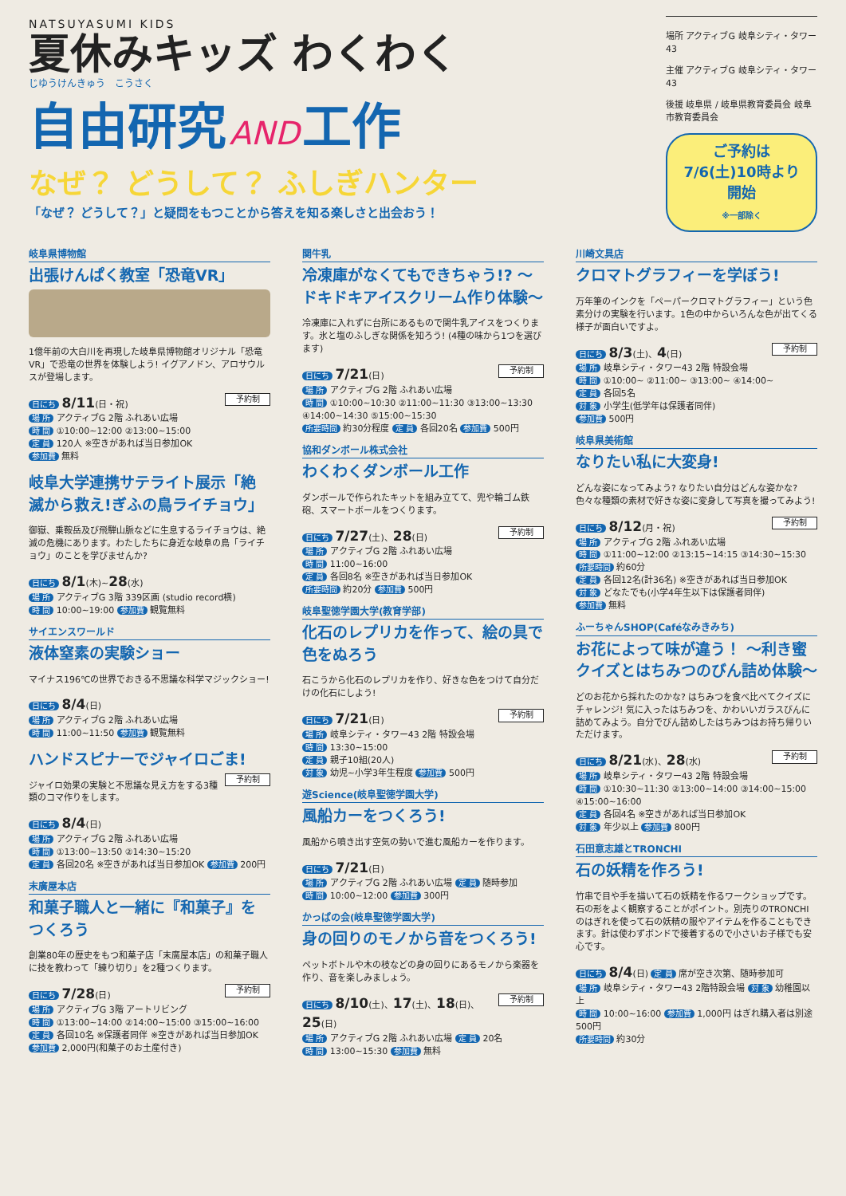NATSUYASUMI KIDS
夏休みキッズ わくわく
じゆうけんきゅう　こうさく
自由研究 AND 工作
なぜ？ どうして？ ふしぎハンター
「なぜ？ どうして？」と疑問をもつことから答えを知る楽しさと出会おう！
場所 アクティブG 岐阜シティ・タワー43
主催 アクティブG 岐阜シティ・タワー43
後援 岐阜県 / 岐阜県教育委員会 岐阜市教育委員会
ご予約は7/6(土)10時より開始
※一部除く
岐阜県博物館
出張けんぱく教室「恐竜VR」
1億年前の大白川を再現した岐阜県博物館オリジナル「恐竜VR」で恐竜の世界を体験しよう! イグアノドン、アロサウルスが登場します。
予約制
日にち 8/11(日・祝)
場 所 アクティブG 2階 ふれあい広場
時 間 ①10:00~12:00 ②13:00~15:00
定 員 120人 ※空きがあれば当日参加OK
参加費 無料
岐阜大学連携サテライト展示「絶滅から救え!ぎふの鳥ライチョウ」
御嶽、乗鞍岳及び飛騨山脈などに生息するライチョウは、絶滅の危機にあります。わたしたちに身近な岐阜の鳥「ライチョウ」のことを学びませんか?
日にち 8/1(木)~28(水)
場 所 アクティブG 3階 339区画 (studio record横)
時 間 10:00~19:00 参加費 観覧無料
サイエンスワールド
液体窒素の実験ショー
マイナス196℃の世界でおきる不思議な科学マジックショー!
日にち 8/4(日)
場 所 アクティブG 2階 ふれあい広場
時 間 11:00~11:50 参加費 観覧無料
ハンドスピナーでジャイロごま!
予約制
ジャイロ効果の実験と不思議な見え方をする3種類のコマ作りをします。
日にち 8/4(日)
場 所 アクティブG 2階 ふれあい広場
時 間 ①13:00~13:50 ②14:30~15:20
定 員 各回20名 ※空きがあれば当日参加OK 参加費 200円
末廣屋本店
和菓子職人と一緒に『和菓子』をつくろう
創業80年の歴史をもつ和菓子店「末廣屋本店」の和菓子職人に技を教わって「練り切り」を2種つくります。
予約制
日にち 7/28(日)
場 所 アクティブG 3階 アートリビング
時 間 ①13:00~14:00 ②14:00~15:00 ③15:00~16:00
定 員 各回10名 ※保護者同伴 ※空きがあれば当日参加OK
参加費 2,000円(和菓子のお土産付き)
関牛乳
冷凍庫がなくてもできちゃう!? ～ドキドキアイスクリーム作り体験～
冷凍庫に入れずに台所にあるもので関牛乳アイスをつくります。氷と塩のふしぎな関係を知ろう! (4種の味から1つを選びます)
予約制
日にち 7/21(日)
場 所 アクティブG 2階 ふれあい広場
時 間 ①10:00~10:30 ②11:00~11:30 ③13:00~13:30 ④14:00~14:30 ⑤15:00~15:30
所要時間 約30分程度 定 員 各回20名 参加費 500円
協和ダンボール株式会社
わくわくダンボール工作
ダンボールで作られたキットを組み立てて、兜や輪ゴム鉄砲、スマートボールをつくります。
予約制
日にち 7/27(土)、28(日)
場 所 アクティブG 2階 ふれあい広場
時 間 11:00~16:00
定 員 各回8名 ※空きがあれば当日参加OK
所要時間 約20分 参加費 500円
岐阜聖徳学園大学(教育学部)
化石のレプリカを作って、絵の具で色をぬろう
石こうから化石のレプリカを作り、好きな色をつけて自分だけの化石にしよう!
予約制
日にち 7/21(日)
場 所 岐阜シティ・タワー43 2階 特設会場
時 間 13:30~15:00
定 員 親子10組(20人)
対 象 幼児~小学3年生程度 参加費 500円
遊Science(岐阜聖徳学園大学)
風船カーをつくろう!
風船から噴き出す空気の勢いで進む風船カーを作ります。
日にち 7/21(日)
場 所 アクティブG 2階 ふれあい広場 定 員 随時参加
時 間 10:00~12:00 参加費 300円
かっぱの会(岐阜聖徳学園大学)
身の回りのモノから音をつくろう!
ペットボトルや木の枝などの身の回りにあるモノから楽器を作り、音を楽しみましょう。
予約制
日にち 8/10(土)、17(土)、18(日)、25(日)
場 所 アクティブG 2階 ふれあい広場 定 員 20名
時 間 13:00~15:30 参加費 無料
川崎文具店
クロマトグラフィーを学ぼう!
万年筆のインクを「ペーパークロマトグラフィー」という色素分けの実験を行います。1色の中からいろんな色が出てくる様子が面白いですよ。
予約制
日にち 8/3(土)、4(日)
場 所 岐阜シティ・タワー43 2階 特設会場
時 間 ①10:00~ ②11:00~ ③13:00~ ④14:00~
定 員 各回5名
対 象 小学生(低学年は保護者同伴)
参加費 500円
岐阜県美術館
なりたい私に大変身!
どんな姿になってみよう? なりたい自分はどんな姿かな? 色々な種類の素材で好きな姿に変身して写真を撮ってみよう!
予約制
日にち 8/12(月・祝)
場 所 アクティブG 2階 ふれあい広場
時 間 ①11:00~12:00 ②13:15~14:15 ③14:30~15:30
所要時間 約60分
定 員 各回12名(計36名) ※空きがあれば当日参加OK
対 象 どなたでも(小学4年生以下は保護者同伴)
参加費 無料
ふーちゃんSHOP(Caféなみきみち)
お花によって味が違う！ ～利き蜜クイズとはちみつのびん詰め体験～
どのお花から採れたのかな? はちみつを食べ比べてクイズにチャレンジ! 気に入ったはちみつを、かわいいガラスびんに詰めてみよう。自分でびん詰めしたはちみつはお持ち帰りいただけます。
予約制
日にち 8/21(水)、28(水)
場 所 岐阜シティ・タワー43 2階 特設会場
時 間 ①10:30~11:30 ②13:00~14:00 ③14:00~15:00 ④15:00~16:00
定 員 各回4名 ※空きがあれば当日参加OK
対 象 年少以上 参加費 800円
石田意志雄とTRONCHI
石の妖精を作ろう!
竹串で目や手を描いて石の妖精を作るワークショップです。石の形をよく観察することがポイント。別売りのTRONCHIのはぎれを使って石の妖精の服やアイテムを作ることもできます。針は使わずボンドで接着するので小さいお子様でも安心です。
日にち 8/4(日) 定 員 席が空き次第、随時参加可
場 所 岐阜シティ・タワー43 2階特設会場 対 象 幼稚園以上
時 間 10:00~16:00 参加費 1,000円 はぎれ購入者は別途500円
所要時間 約30分